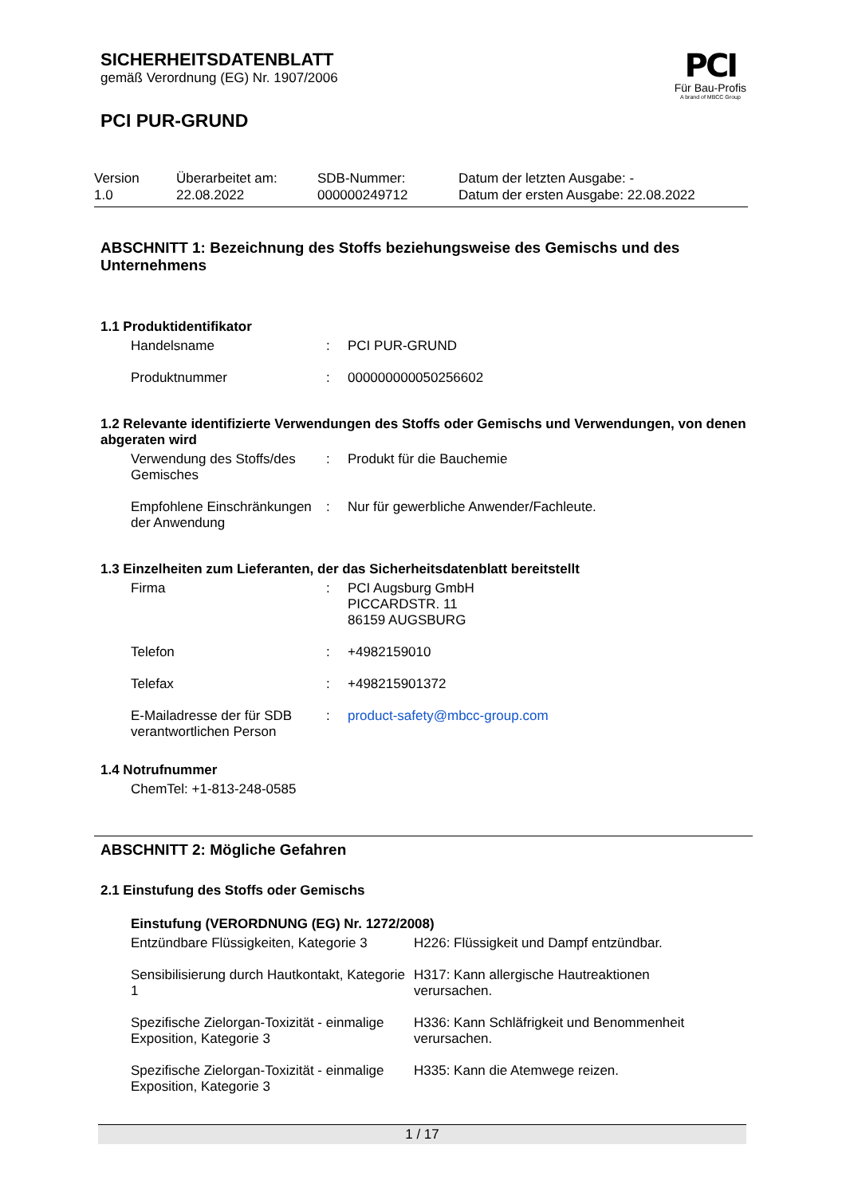PCI
Für Bau-Profis
A brand of MBCC Group
SICHERHEITSDATENBLATT
gemäß Verordnung (EG) Nr. 1907/2006
PCI PUR-GRUND
| Version 1.0 | Überarbeitet am: 22.08.2022 | SDB-Nummer: 000000249712 | Datum der letzten Ausgabe: - Datum der ersten Ausgabe: 22.08.2022 |
ABSCHNITT 1: Bezeichnung des Stoffs beziehungsweise des Gemischs und des Unternehmens
1.1 Produktidentifikator
| Handelsname | : | PCI PUR-GRUND |
| Produktnummer | : | 000000000050256602 |
1.2 Relevante identifizierte Verwendungen des Stoffs oder Gemischs und Verwendungen, von denen abgeraten wird
| Verwendung des Stoffs/des Gemisches | : | Produkt für die Bauchemie |
| Empfohlene Einschränkungen der Anwendung | : | Nur für gewerbliche Anwender/Fachleute. |
1.3 Einzelheiten zum Lieferanten, der das Sicherheitsdatenblatt bereitstellt
| Firma | : | PCI Augsburg GmbH PICCARDSTR. 11 86159 AUGSBURG |
| Telefon | : | +4982159010 |
| Telefax | : | +498215901372 |
| E-Mailadresse der für SDB verantwortlichen Person | : | product-safety@mbcc-group.com |
1.4 Notrufnummer
ChemTel: +1-813-248-0585
ABSCHNITT 2: Mögliche Gefahren
2.1 Einstufung des Stoffs oder Gemischs
Einstufung (VERORDNUNG (EG) Nr. 1272/2008)
| Entzündbare Flüssigkeiten, Kategorie 3 | H226: Flüssigkeit und Dampf entzündbar. |
| Sensibilisierung durch Hautkontakt, Kategorie 1 | H317: Kann allergische Hautreaktionen verursachen. |
| Spezifische Zielorgan-Toxizität - einmalige Exposition, Kategorie 3 | H336: Kann Schläfrigkeit und Benommenheit verursachen. |
| Spezifische Zielorgan-Toxizität - einmalige Exposition, Kategorie 3 | H335: Kann die Atemwege reizen. |
1 / 17